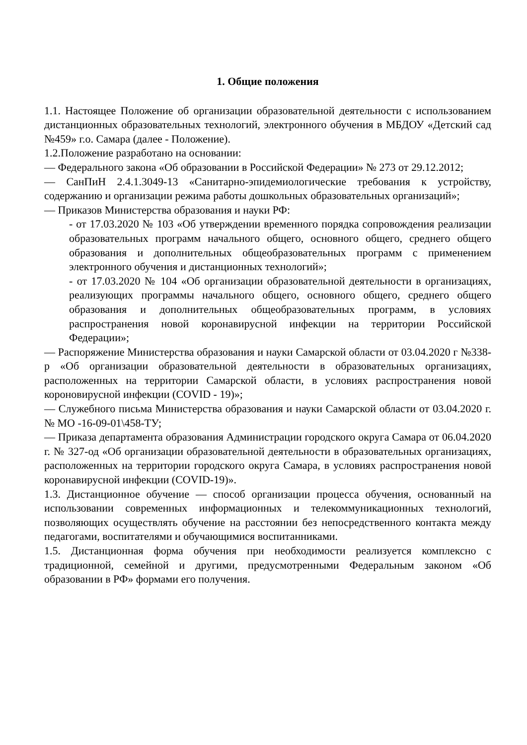1. Общие положения
1.1. Настоящее Положение об организации образовательной деятельности с использованием дистанционных образовательных технологий, электронного обучения в МБДОУ «Детский сад №459» г.о. Самара (далее - Положение).
1.2.Положение разработано на основании:
— Федерального закона «Об образовании в Российской Федерации» № 273 от 29.12.2012;
— СанПиН 2.4.1.3049-13 «Санитарно-эпидемиологические требования к устройству, содержанию и организации режима работы дошкольных образовательных организаций»;
— Приказов Министерства образования и науки РФ:
- от 17.03.2020 № 103 «Об утверждении временного порядка сопровождения реализации образовательных программ начального общего, основного общего, среднего общего образования и дополнительных общеобразовательных программ с применением электронного обучения и дистанционных технологий»;
- от 17.03.2020 № 104 «Об организации образовательной деятельности в организациях, реализующих программы начального общего, основного общего, среднего общего образования и дополнительных общеобразовательных программ, в условиях распространения новой коронавирусной инфекции на территории Российской Федерации»;
— Распоряжение Министерства образования и науки Самарской области от 03.04.2020 г №338-р «Об организации образовательной деятельности в образовательных организациях, расположенных на территории Самарской области, в условиях распространения новой короновирусной инфекции (COVID - 19)»;
— Служебного письма Министерства образования и науки Самарской области от 03.04.2020 г. № МО -16-09-01\458-ТУ;
— Приказа департамента образования Администрации городского округа Самара от 06.04.2020 г. № 327-од «Об организации образовательной деятельности в образовательных организациях, расположенных на территории городского округа Самара, в условиях распространения новой коронавирусной инфекции (COVID-19)».
1.3. Дистанционное обучение — способ организации процесса обучения, основанный на использовании современных информационных и телекоммуникационных технологий, позволяющих осуществлять обучение на расстоянии без непосредственного контакта между педагогами, воспитателями и обучающимися воспитанниками.
1.5. Дистанционная форма обучения при необходимости реализуется комплексно с традиционной, семейной и другими, предусмотренными Федеральным законом «Об образовании в РФ» формами его получения.